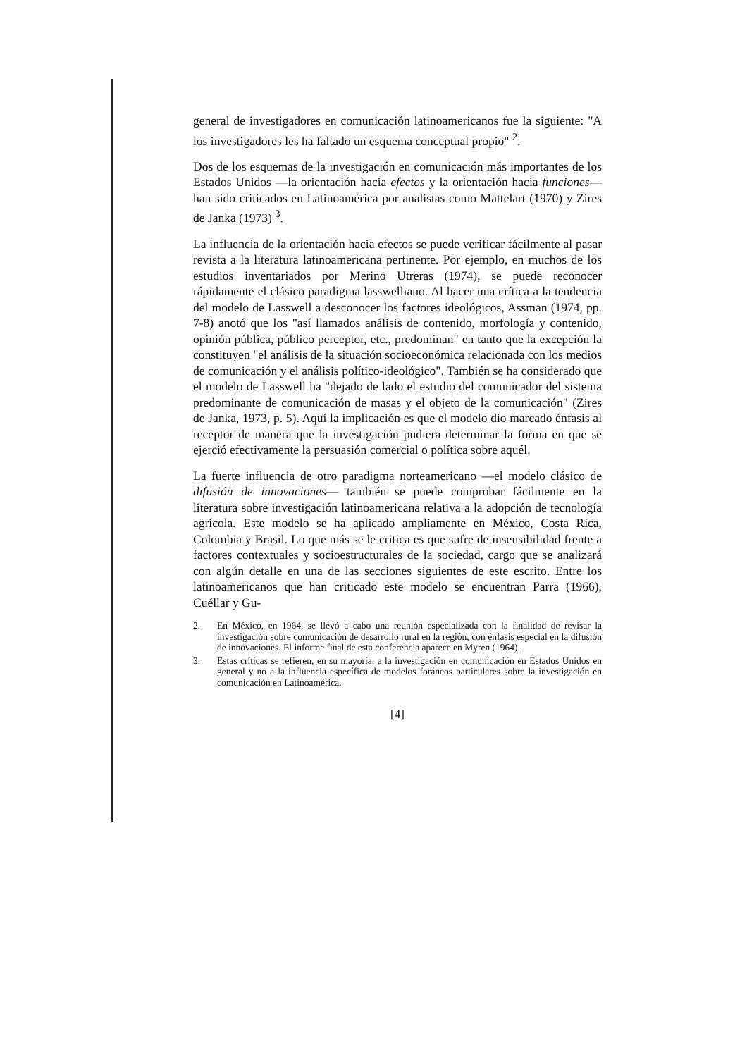general de investigadores en comunicación latinoamericanos fue la siguiente: "A los investigadores les ha faltado un esquema conceptual propio" <sup>2</sup>.
Dos de los esquemas de la investigación en comunicación más importantes de los Estados Unidos —la orientación hacia efectos y la orientación hacia funciones— han sido criticados en Latinoamérica por analistas como Mattelart (1970) y Zires de Janka (1973) <sup>3</sup>.
La influencia de la orientación hacia efectos se puede verificar fácilmente al pasar revista a la literatura latinoamericana pertinente. Por ejemplo, en muchos de los estudios inventariados por Merino Utreras (1974), se puede reconocer rápidamente el clásico paradigma lasswelliano. Al hacer una crítica a la tendencia del modelo de Lasswell a desconocer los factores ideológicos, Assman (1974, pp. 7-8) anotó que los "así llamados análisis de contenido, morfología y contenido, opinión pública, público perceptor, etc., predominan" en tanto que la excepción la constituyen "el análisis de la situación socioeconómica relacionada con los medios de comunicación y el análisis político-ideológico". También se ha considerado que el modelo de Lasswell ha "dejado de lado el estudio del comunicador del sistema predominante de comunicación de masas y el objeto de la comunicación" (Zires de Janka, 1973, p. 5). Aquí la implicación es que el modelo dio marcado énfasis al receptor de manera que la investigación pudiera determinar la forma en que se ejerció efectivamente la persuasión comercial o política sobre aquél.
La fuerte influencia de otro paradigma norteamericano —el modelo clásico de difusión de innovaciones— también se puede comprobar fácilmente en la literatura sobre investigación latinoamericana relativa a la adopción de tecnología agrícola. Este modelo se ha aplicado ampliamente en México, Costa Rica, Colombia y Brasil. Lo que más se le critica es que sufre de insensibilidad frente a factores contextuales y socioestructurales de la sociedad, cargo que se analizará con algún detalle en una de las secciones siguientes de este escrito. Entre los latinoamericanos que han criticado este modelo se encuentran Parra (1966), Cuéllar y Gu-
2. En México, en 1964, se llevó a cabo una reunión especializada con la finalidad de revisar la investigación sobre comunicación de desarrollo rural en la región, con énfasis especial en la difusión de innovaciones. El informe final de esta conferencia aparece en Myren (1964).
3. Estas críticas se refieren, en su mayoría, a la investigación en comunicación en Estados Unidos en general y no a la influencia específica de modelos foráneos particulares sobre la investigación en comunicación en Latinoamérica.
[4]